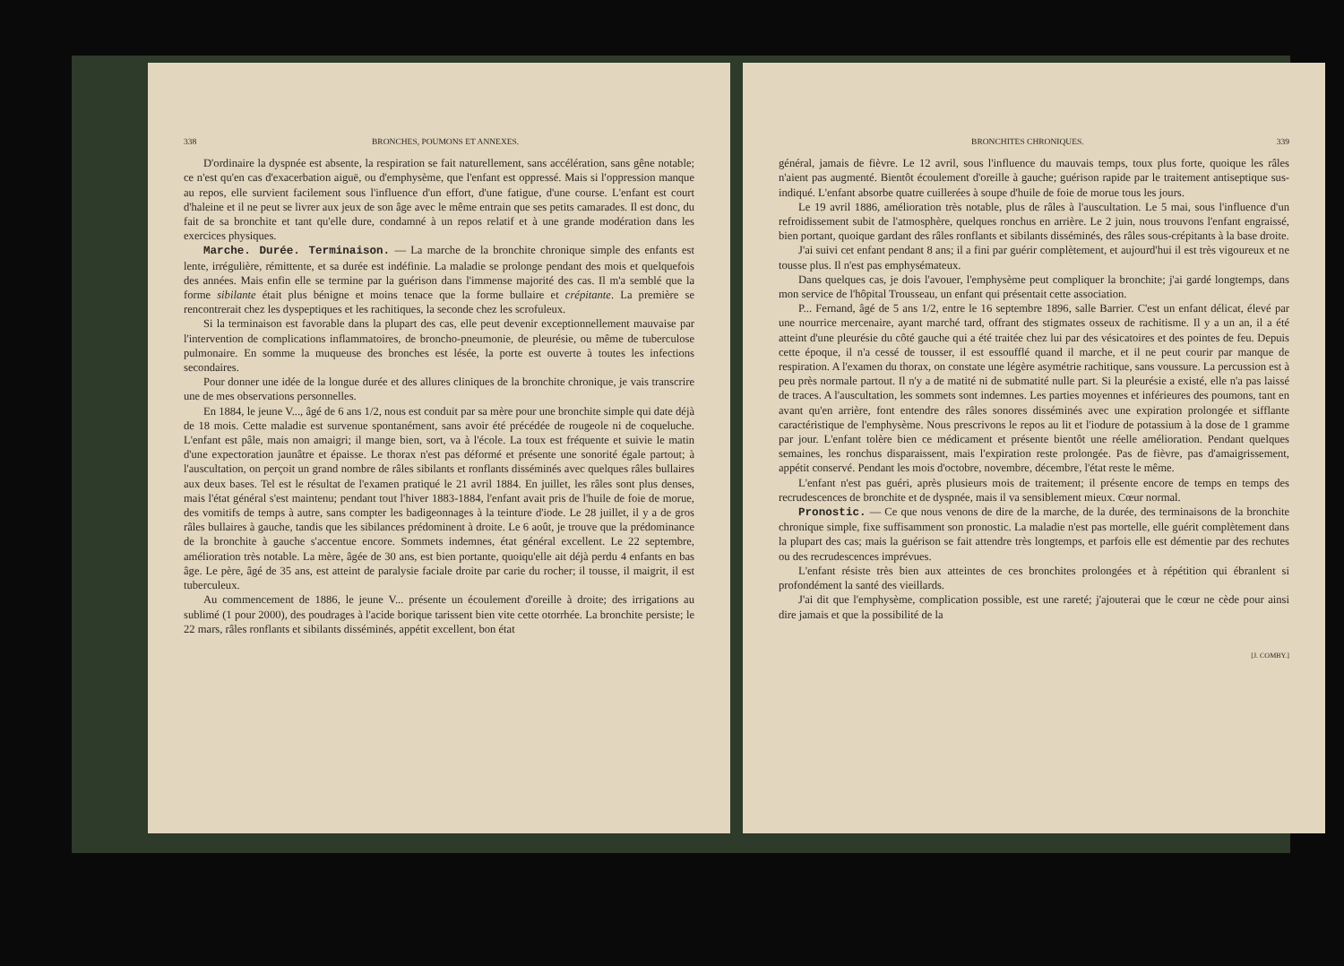338 BRONCHES, POUMONS ET ANNEXES.
D'ordinaire la dyspnée est absente, la respiration se fait naturellement, sans accélération, sans gêne notable; ce n'est qu'en cas d'exacerbation aiguë, ou d'emphysème, que l'enfant est oppressé. Mais si l'oppression manque au repos, elle survient facilement sous l'influence d'un effort, d'une fatigue, d'une course. L'enfant est court d'haleine et il ne peut se livrer aux jeux de son âge avec le même entrain que ses petits camarades. Il est donc, du fait de sa bronchite et tant qu'elle dure, condamné à un repos relatif et à une grande modération dans les exercices physiques.
Marche. Durée. Terminaison. — La marche de la bronchite chronique simple des enfants est lente, irrégulière, rémittente, et sa durée est indéfinie. La maladie se prolonge pendant des mois et quelquefois des années. Mais enfin elle se termine par la guérison dans l'immense majorité des cas. Il m'a semblé que la forme sibilante était plus bénigne et moins tenace que la forme bullaire et crépitante. La première se rencontrerait chez les dyspeptiques et les rachitiques, la seconde chez les scrofuleux.
Si la terminaison est favorable dans la plupart des cas, elle peut devenir exceptionnellement mauvaise par l'intervention de complications inflammatoires, de broncho-pneumonie, de pleurésie, ou même de tuberculose pulmonaire. En somme la muqueuse des bronches est lésée, la porte est ouverte à toutes les infections secondaires.
Pour donner une idée de la longue durée et des allures cliniques de la bronchite chronique, je vais transcrire une de mes observations personnelles.
En 1884, le jeune V..., âgé de 6 ans 1/2, nous est conduit par sa mère pour une bronchite simple qui date déjà de 18 mois. Cette maladie est survenue spontanément, sans avoir été précédée de rougeole ni de coqueluche. L'enfant est pâle, mais non amaigri; il mange bien, sort, va à l'école. La toux est fréquente et suivie le matin d'une expectoration jaunâtre et épaisse. Le thorax n'est pas déformé et présente une sonorité égale partout; à l'auscultation, on perçoit un grand nombre de râles sibilants et ronflants disséminés avec quelques râles bullaires aux deux bases. Tel est le résultat de l'examen pratiqué le 21 avril 1884. En juillet, les râles sont plus denses, mais l'état général s'est maintenu; pendant tout l'hiver 1883-1884, l'enfant avait pris de l'huile de foie de morue, des vomitifs de temps à autre, sans compter les badigeonnages à la teinture d'iode. Le 28 juillet, il y a de gros râles bullaires à gauche, tandis que les sibilances prédominent à droite. Le 6 août, je trouve que la prédominance de la bronchite à gauche s'accentue encore. Sommets indemnes, état général excellent. Le 22 septembre, amélioration très notable. La mère, âgée de 30 ans, est bien portante, quoiqu'elle ait déjà perdu 4 enfants en bas âge. Le père, âgé de 35 ans, est atteint de paralysie faciale droite par carie du rocher; il tousse, il maigrit, il est tuberculeux.
Au commencement de 1886, le jeune V... présente un écoulement d'oreille à droite; des irrigations au sublimé (1 pour 2000), des poudrages à l'acide borique tarissent bien vite cette otorrhée. La bronchite persiste; le 22 mars, râles ronflants et sibilants disséminés, appétit excellent, bon état
BRONCHITES CHRONIQUES. 339
général, jamais de fièvre. Le 12 avril, sous l'influence du mauvais temps, toux plus forte, quoique les râles n'aient pas augmenté. Bientôt écoulement d'oreille à gauche; guérison rapide par le traitement antiseptique sus-indiqué. L'enfant absorbe quatre cuillerées à soupe d'huile de foie de morue tous les jours.
Le 19 avril 1886, amélioration très notable, plus de râles à l'auscultation. Le 5 mai, sous l'influence d'un refroidissement subit de l'atmosphère, quelques ronchus en arrière. Le 2 juin, nous trouvons l'enfant engraissé, bien portant, quoique gardant des râles ronflants et sibilants disséminés, des râles sous-crépitants à la base droite.
J'ai suivi cet enfant pendant 8 ans; il a fini par guérir complètement, et aujourd'hui il est très vigoureux et ne tousse plus. Il n'est pas emphysémateux.
Dans quelques cas, je dois l'avouer, l'emphysème peut compliquer la bronchite; j'ai gardé longtemps, dans mon service de l'hôpital Trousseau, un enfant qui présentait cette association.
P... Fernand, âgé de 5 ans 1/2, entre le 16 septembre 1896, salle Barrier. C'est un enfant délicat, élevé par une nourrice mercenaire, ayant marché tard, offrant des stigmates osseux de rachitisme. Il y a un an, il a été atteint d'une pleurésie du côté gauche qui a été traitée chez lui par des vésicatoires et des pointes de feu. Depuis cette époque, il n'a cessé de tousser, il est essoufflé quand il marche, et il ne peut courir par manque de respiration. A l'examen du thorax, on constate une légère asymétrie rachitique, sans voussure. La percussion est à peu près normale partout. Il n'y a de matité ni de submatité nulle part. Si la pleurésie a existé, elle n'a pas laissé de traces. A l'auscultation, les sommets sont indemnes. Les parties moyennes et inférieures des poumons, tant en avant qu'en arrière, font entendre des râles sonores disséminés avec une expiration prolongée et sifflante caractéristique de l'emphysème. Nous prescrivons le repos au lit et l'iodure de potassium à la dose de 1 gramme par jour. L'enfant tolère bien ce médicament et présente bientôt une réelle amélioration. Pendant quelques semaines, les ronchus disparaissent, mais l'expiration reste prolongée. Pas de fièvre, pas d'amaigrissement, appétit conservé. Pendant les mois d'octobre, novembre, décembre, l'état reste le même.
L'enfant n'est pas guéri, après plusieurs mois de traitement; il présente encore de temps en temps des recrudescences de bronchite et de dyspnée, mais il va sensiblement mieux. Cœur normal.
Pronostic. — Ce que nous venons de dire de la marche, de la durée, des terminaisons de la bronchite chronique simple, fixe suffisamment son pronostic. La maladie n'est pas mortelle, elle guérit complètement dans la plupart des cas; mais la guérison se fait attendre très longtemps, et parfois elle est démentie par des rechutes ou des recrudescences imprévues.
L'enfant résiste très bien aux atteintes de ces bronchites prolongées et à répétition qui ébranlent si profondément la santé des vieillards.
J'ai dit que l'emphysème, complication possible, est une rareté; j'ajouterai que le cœur ne cède pour ainsi dire jamais et que la possibilité de la
[J. COMBY.]